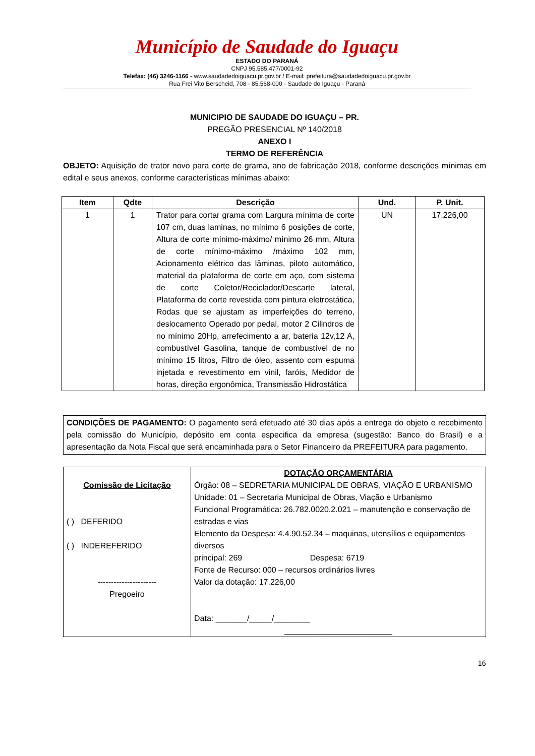Município de Saudade do Iguaçu
ESTADO DO PARANÁ
CNPJ 95.585.477/0001-92
Telefax: (46) 3246-1166 - www.saudadedoiguacu.pr.gov.br / E-mail: prefeitura@saudadedoiguacu.pr.gov.br
Rua Frei Vito Berscheid, 708 - 85.568-000 - Saudade do Iguaçu - Paraná
MUNICIPIO DE SAUDADE DO IGUAÇU – PR.
PREGÃO PRESENCIAL Nº 140/2018
ANEXO I
TERMO DE REFERÊNCIA
OBJETO: Aquisição de trator novo para corte de grama, ano de fabricação 2018, conforme descrições mínimas em edital e seus anexos, conforme características mínimas abaixo:
| Item | Qdte | Descrição | Und. | P. Unit. |
| --- | --- | --- | --- | --- |
| 1 | 1 | Trator para cortar grama com Largura mínima de corte 107 cm, duas laminas, no mínimo 6 posições de corte, Altura de corte mínimo-máximo/ mínimo 26 mm, Altura de corte mínimo-máximo /máximo 102 mm, Acionamento elétrico das lâminas, piloto automático, material da plataforma de corte em aço, com sistema de corte Coletor/Reciclador/Descarte lateral, Plataforma de corte revestida com pintura eletrostática, Rodas que se ajustam as imperfeições do terreno, deslocamento Operado por pedal, motor 2 Cilindros de no mínimo 20Hp, arrefecimento a ar, bateria 12v,12 A, combustível Gasolina, tanque de combustível de no mínimo 15 litros, Filtro de óleo, assento com espuma injetada e revestimento em vinil, faróis, Medidor de horas, direção ergonômica, Transmissão Hidrostática | UN | 17.226,00 |
CONDIÇÕES DE PAGAMENTO: O pagamento será efetuado até 30 dias após a entrega do objeto e recebimento pela comissão do Município, depósito em conta especifica da empresa (sugestão: Banco do Brasil) e a apresentação da Nota Fiscal que será encaminhada para o Setor Financeiro da PREFEITURA para pagamento.
| Comissão de Licitação ( ) DEFERIDO ( ) INDEREFERIDO ---------------------- Pregoeiro | DOTAÇÃO ORÇAMENTÁRIA Órgão: 08 – SEDRETARIA MUNICIPAL DE OBRAS, VIAÇÃO E URBANISMO Unidade: 01 – Secretaria Municipal de Obras, Viação e Urbanismo Funcional Programática: 26.782.0020.2.021 – manutenção e conservação de estradas e vias Elemento da Despesa: 4.4.90.52.34 – maquinas, utensílios e equipamentos diversos principal: 269 Despesa: 6719 Fonte de Recurso: 000 – recursos ordinários livres Valor da dotação: 17.226,00 Data: _______/_____/________ ________________________ |
16